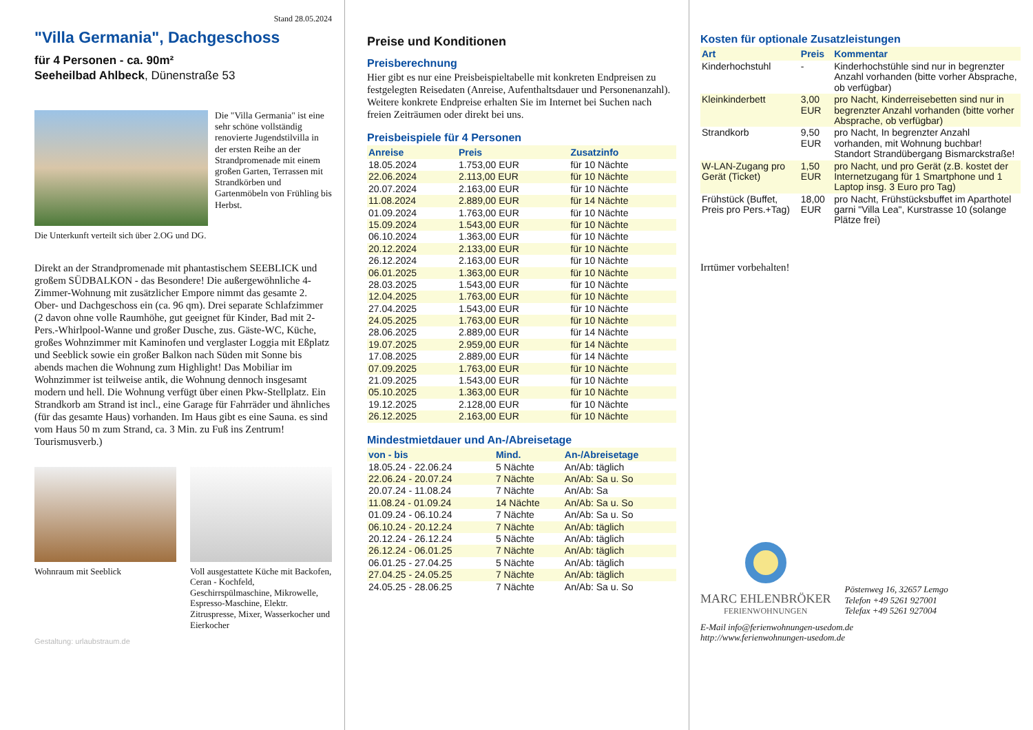Stand 28.05.2024
"Villa Germania", Dachgeschoss
für 4 Personen - ca. 90m²
Seeheilbad Ahlbeck, Dünenstraße 53
Die "Villa Germania" ist eine sehr schöne vollständig renovierte Jugendstilvilla in der ersten Reihe an der Strandpromenade mit einem großen Garten, Terrassen mit Strandkörben und Gartenmöbeln von Frühling bis Herbst.
Die Unterkunft verteilt sich über 2.OG und DG.
Direkt an der Strandpromenade mit phantastischem SEEBLICK und großem SÜDBALKON - das Besondere! Die außergewöhnliche 4-Zimmer-Wohnung mit zusätzlicher Empore nimmt das gesamte 2. Ober- und Dachgeschoss ein (ca. 96 qm). Drei separate Schlafzimmer (2 davon ohne volle Raumhöhe, gut geeignet für Kinder, Bad mit 2- Pers.-Whirlpool-Wanne und großer Dusche, zus. Gäste-WC, Küche, großes Wohnzimmer mit Kaminofen und verglaster Loggia mit Eßplatz und Seeblick sowie ein großer Balkon nach Süden mit Sonne bis abends machen die Wohnung zum Highlight! Das Mobiliar im Wohnzimmer ist teilweise antik, die Wohnung dennoch insgesamt modern und hell. Die Wohnung verfügt über einen Pkw-Stellplatz. Ein Strandkorb am Strand ist incl., eine Garage für Fahrräder und ähnliches (für das gesamte Haus) vorhanden. Im Haus gibt es eine Sauna. es sind vom Haus 50 m zum Strand, ca. 3 Min. zu Fuß ins Zentrum! Tourismusverb.)
Wohnraum mit Seeblick Voll ausgestattete Küche mit Backofen, Ceran - Kochfeld, Geschirrspülmaschine, Mikrowelle, Espresso-Maschine, Elektr. Zitruspresse, Mixer, Wasserkocher und Eierkocher
Gestaltung: urlaubstraum.de
Preise und Konditionen
Preisberechnung
Hier gibt es nur eine Preisbeispieltabelle mit konkreten Endpreisen zu festgelegten Reisedaten (Anreise, Aufenthaltsdauer und Personenanzahl). Weitere konkrete Endpreise erhalten Sie im Internet bei Suchen nach freien Zeiträumen oder direkt bei uns.
Preisbeispiele für 4 Personen
| Anreise | Preis | Zusatzinfo |
| --- | --- | --- |
| 18.05.2024 | 1.753,00 EUR | für 10 Nächte |
| 22.06.2024 | 2.113,00 EUR | für 10 Nächte |
| 20.07.2024 | 2.163,00 EUR | für 10 Nächte |
| 11.08.2024 | 2.889,00 EUR | für 14 Nächte |
| 01.09.2024 | 1.763,00 EUR | für 10 Nächte |
| 15.09.2024 | 1.543,00 EUR | für 10 Nächte |
| 06.10.2024 | 1.363,00 EUR | für 10 Nächte |
| 20.12.2024 | 2.133,00 EUR | für 10 Nächte |
| 26.12.2024 | 2.163,00 EUR | für 10 Nächte |
| 06.01.2025 | 1.363,00 EUR | für 10 Nächte |
| 28.03.2025 | 1.543,00 EUR | für 10 Nächte |
| 12.04.2025 | 1.763,00 EUR | für 10 Nächte |
| 27.04.2025 | 1.543,00 EUR | für 10 Nächte |
| 24.05.2025 | 1.763,00 EUR | für 10 Nächte |
| 28.06.2025 | 2.889,00 EUR | für 14 Nächte |
| 19.07.2025 | 2.959,00 EUR | für 14 Nächte |
| 17.08.2025 | 2.889,00 EUR | für 14 Nächte |
| 07.09.2025 | 1.763,00 EUR | für 10 Nächte |
| 21.09.2025 | 1.543,00 EUR | für 10 Nächte |
| 05.10.2025 | 1.363,00 EUR | für 10 Nächte |
| 19.12.2025 | 2.128,00 EUR | für 10 Nächte |
| 26.12.2025 | 2.163,00 EUR | für 10 Nächte |
Mindestmietdauer und An-/Abreisetage
| von - bis | Mind. | An-/Abreisetage |
| --- | --- | --- |
| 18.05.24 - 22.06.24 | 5 Nächte | An/Ab: täglich |
| 22.06.24 - 20.07.24 | 7 Nächte | An/Ab: Sa u. So |
| 20.07.24 - 11.08.24 | 7 Nächte | An/Ab: Sa |
| 11.08.24 - 01.09.24 | 14 Nächte | An/Ab: Sa u. So |
| 01.09.24 - 06.10.24 | 7 Nächte | An/Ab: Sa u. So |
| 06.10.24 - 20.12.24 | 7 Nächte | An/Ab: täglich |
| 20.12.24 - 26.12.24 | 5 Nächte | An/Ab: täglich |
| 26.12.24 - 06.01.25 | 7 Nächte | An/Ab: täglich |
| 06.01.25 - 27.04.25 | 5 Nächte | An/Ab: täglich |
| 27.04.25 - 24.05.25 | 7 Nächte | An/Ab: täglich |
| 24.05.25 - 28.06.25 | 7 Nächte | An/Ab: Sa u. So |
Kosten für optionale Zusatzleistungen
| Art | Preis | Kommentar |
| --- | --- | --- |
| Kinderhochstuhl | - | Kinderhochstühle sind nur in begrenzter Anzahl vorhanden (bitte vorher Absprache, ob verfügbar) |
| Kleinkinderbett | 3,00 EUR | pro Nacht, Kinderreisebetten sind nur in begrenzter Anzahl vorhanden (bitte vorher Absprache, ob verfügbar) |
| Strandkorb | 9,50 EUR | pro Nacht, In begrenzter Anzahl vorhanden, mit Wohnung buchbar! Standort Strandübergang Bismarckstraße! |
| W-LAN-Zugang pro Gerät (Ticket) | 1,50 EUR | pro Nacht, und pro Gerät (z.B. kostet der Internetzugang für 1 Smartphone und 1 Laptop insg. 3 Euro pro Tag) |
| Frühstück (Buffet, Preis pro Pers.+Tag) | 18,00 EUR | pro Nacht, Frühstücksbuffet im Aparthotel garni "Villa Lea", Kurstrasse 10 (solange Plätze frei) |
Irrtümer vorbehalten!
MARC EHLENBRÖKER
FERIENWOHNUNGEN
Pöstenweg 16, 32657 Lemgo
Telefon +49 5261 927001
Telefax +49 5261 927004
E-Mail info@ferienwohnungen-usedom.de
http://www.ferienwohnungen-usedom.de